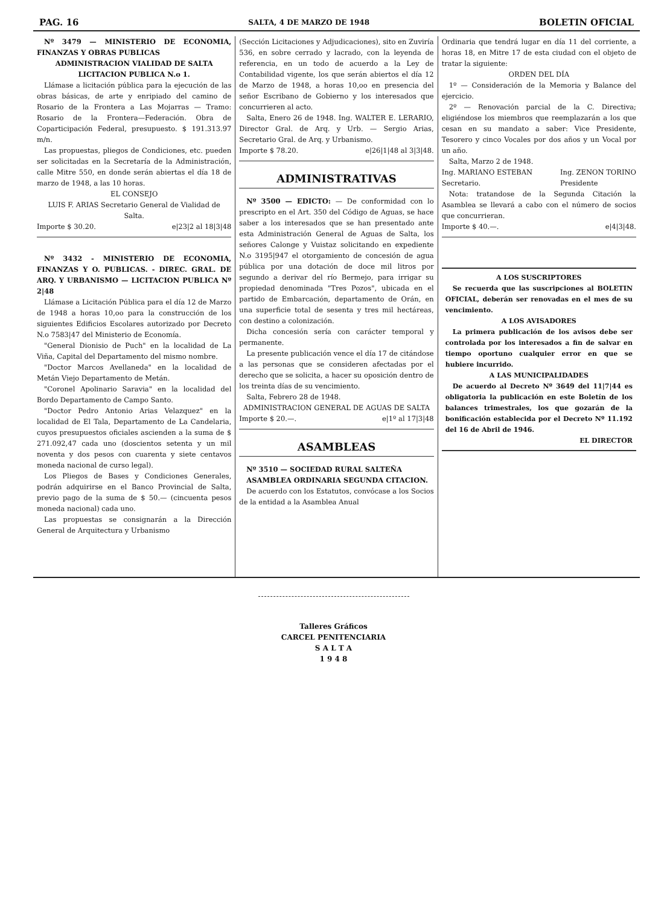PAG. 16 SALTA, 4 DE MARZO DE 1948 BOLETIN OFICIAL
Nº 3479 — MINISTERIO DE ECONOMIA, FINANZAS Y OBRAS PUBLICAS
ADMINISTRACION VIALIDAD DE SALTA
LICITACION PUBLICA N.o 1.
Llámase a licitación pública para la ejecución de las obras básicas, de arte y enripiado del camino de Rosario de la Frontera a Las Mojarras — Tramo: Rosario de la Frontera—Federación. Obra de Coparticipación Federal, presupuesto. $ 191.313.97 m/n.
Las propuestas, pliegos de Condiciones, etc. pueden ser solicitadas en la Secretaría de la Administración, calle Mitre 550, en donde serán abiertas el día 18 de marzo de 1948, a las 10 horas.
EL CONSEJO
LUIS F. ARIAS Secretario General de Vialidad de Salta.
Importe $ 30.20. e|23|2 al 18|3|48
Nº 3432 - MINISTERIO DE ECONOMIA, FINANZAS Y O. PUBLICAS. - DIREC. GRAL. DE ARQ. Y URBANISMO — LICITACION PUBLICA Nº 2|48
Llámase a Licitación Pública para el día 12 de Marzo de 1948 a horas 10,oo para la construcción de los siguientes Edificios Escolares autorizado por Decreto N.o 7583|47 del Ministerio de Economía.
"General Dionisio de Puch" en la localidad de La Viña, Capital del Departamento del mismo nombre.
"Doctor Marcos Avellaneda" en la localidad de Metán Viejo Departamento de Metán.
"Coronel Apolinario Saravia" en la localidad del Bordo Departamento de Campo Santo.
"Doctor Pedro Antonio Arias Velazquez" en la localidad de El Tala, Departamento de La Candelaria, cuyos presupuestos oficiales ascienden a la suma de $ 271.092,47 cada uno (doscientos setenta y un mil noventa y dos pesos con cuarenta y siete centavos moneda nacional de curso legal).
Los Pliegos de Bases y Condiciones Generales, podrán adquirirse en el Banco Provincial de Salta, previo pago de la suma de $ 50.— (cincuenta pesos moneda nacional) cada uno.
Las propuestas se consignarán a la Dirección General de Arquitectura y Urbanismo
(Sección Licitaciones y Adjudicaciones), sito en Zuviría 536, en sobre cerrado y lacrado, con la leyenda de referencia, en un todo de acuerdo a la Ley de Contabilidad vigente, los que serán abiertos el día 12 de Marzo de 1948, a horas 10,oo en presencia del señor Escribano de Gobierno y los interesados que concurrieren al acto.
Salta, Enero 26 de 1948. Ing. WALTER E. LERARIO, Director Gral. de Arq. y Urb. — Sergio Arias, Secretario Gral. de Arq. y Urbanismo.
Importe $ 78.20. e|26|1|48 al 3|3|48.
ADMINISTRATIVAS
Nº 3500 — EDICTO: — De conformidad con lo prescripto en el Art. 350 del Código de Aguas, se hace saber a los interesados que se han presentado ante esta Administración General de Aguas de Salta, los señores Calonge y Vuistaz solicitando en expediente N.o 3195|947 el otorgamiento de concesión de agua pública por una dotación de doce mil litros por segundo a derivar del río Bermejo, para irrigar su propiedad denominada "Tres Pozos", ubicada en el partido de Embarcación, departamento de Orán, en una superficie total de sesenta y tres mil hectáreas, con destino a colonización.
Dicha concesión sería con carácter temporal y permanente.
La presente publicación vence el día 17 de citándose a las personas que se consideren afectadas por el derecho que se solicita, a hacer su oposición dentro de los treinta días de su vencimiento.
Salta, Febrero 28 de 1948.
ADMINISTRACION GENERAL DE AGUAS DE SALTA
Importe $ 20.—. e|1º al 17|3|48
ASAMBLEAS
Nº 3510 — SOCIEDAD RURAL SALTEÑA
ASAMBLEA ORDINARIA SEGUNDA CITACION.
De acuerdo con los Estatutos, convócase a los Socios de la entidad a la Asamblea Anual
Ordinaria que tendrá lugar en día 11 del corriente, a horas 18, en Mitre 17 de esta ciudad con el objeto de tratar la siguiente:
ORDEN DEL DÍA
1º — Consideración de la Memoria y Balance del ejercicio.
2º — Renovación parcial de la C. Directiva; eligiéndose los miembros que reemplazarán a los que cesan en su mandato a saber: Vice Presidente, Tesorero y cinco Vocales por dos años y un Vocal por un año.
Salta, Marzo 2 de 1948.
Ing. MARIANO ESTEBAN
Secretario. Ing. ZENON TORINO
Presidente
Nota: tratandose de la Segunda Citación la Asamblea se llevará a cabo con el número de socios que concurrieran.
Importe $ 40.—. e|4|3|48.
A LOS SUSCRIPTORES
Se recuerda que las suscripciones al BOLETIN OFICIAL, deberán ser renovadas en el mes de su vencimiento.
A LOS AVISADORES
La primera publicación de los avisos debe ser controlada por los interesados a fin de salvar en tiempo oportuno cualquier error en que se hubiere incurrido.
A LAS MUNICIPALIDADES
De acuerdo al Decreto Nº 3649 del 11|7|44 es obligatoria la publicación en este Boletín de los balances trimestrales, los que gozarán de la bonificación establecida por el Decreto Nº 11.192 del 16 de Abril de 1946.
EL DIRECTOR
Talleres Gráficos
CARCEL PENITENCIARIA
S A L T A
1 9 4 8